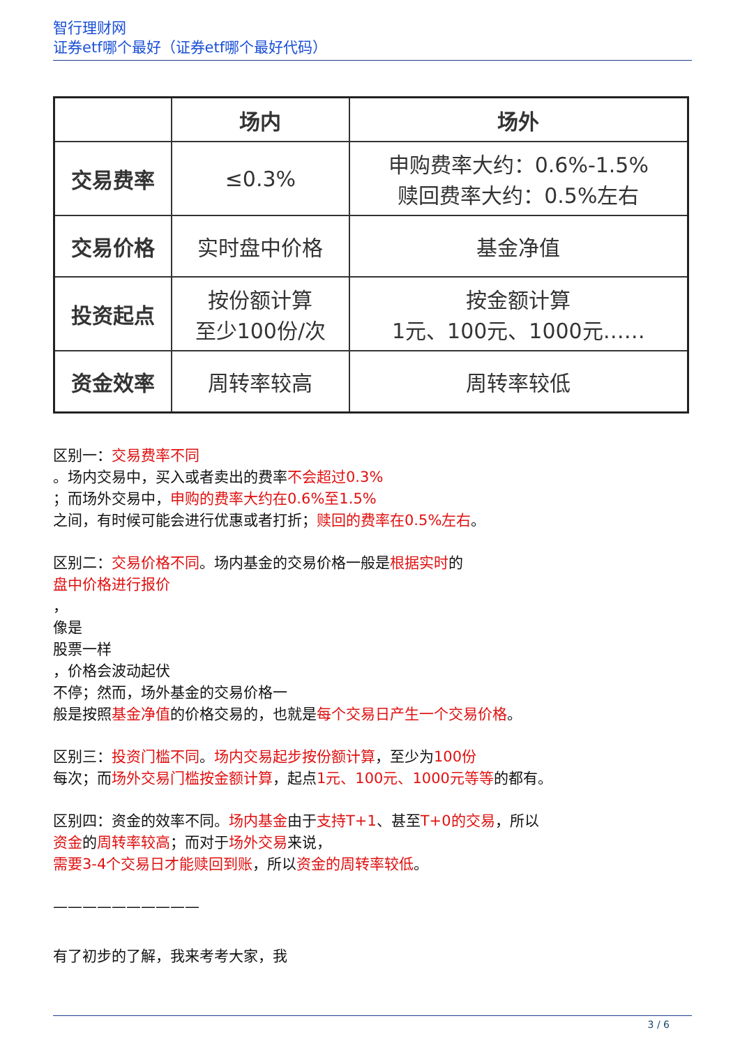智行理财网
证券etf哪个最好（证券etf哪个最好代码）
| | 场内 | 场外 |
| --- | --- | --- |
| 交易费率 | ≤0.3% | 申购费率大约：0.6%-1.5% 赎回费率大约：0.5%左右 |
| 交易价格 | 实时盘中价格 | 基金净值 |
| 投资起点 | 按份额计算 至少100份/次 | 按金额计算 1元、100元、1000元…… |
| 资金效率 | 周转率较高 | 周转率较低 |
区别一：交易费率不同
。场内交易中，买入或者卖出的费率不会超过0.3%
；而场外交易中，申购的费率大约在0.6%至1.5%
之间，有时候可能会进行优惠或者打折；赎回的费率在0.5%左右。
区别二：交易价格不同。场内基金的交易价格一般是根据实时的
盘中价格进行报价
，
像是
股票一样
，价格会波动起伏
不停；然而，场外基金的交易价格一
般是按照基金净值的价格交易的，也就是每个交易日产生一个交易价格。
区别三：投资门槛不同。场内交易起步按份额计算，至少为100份
每次；而场外交易门槛按金额计算，起点1元、100元、1000元等等的都有。
区别四：资金的效率不同。场内基金由于支持T+1、甚至T+0的交易，所以
资金的周转率较高；而对于场外交易来说，
需要3-4个交易日才能赎回到账，所以资金的周转率较低。
——————————
有了初步的了解，我来考考大家，我
3 / 6